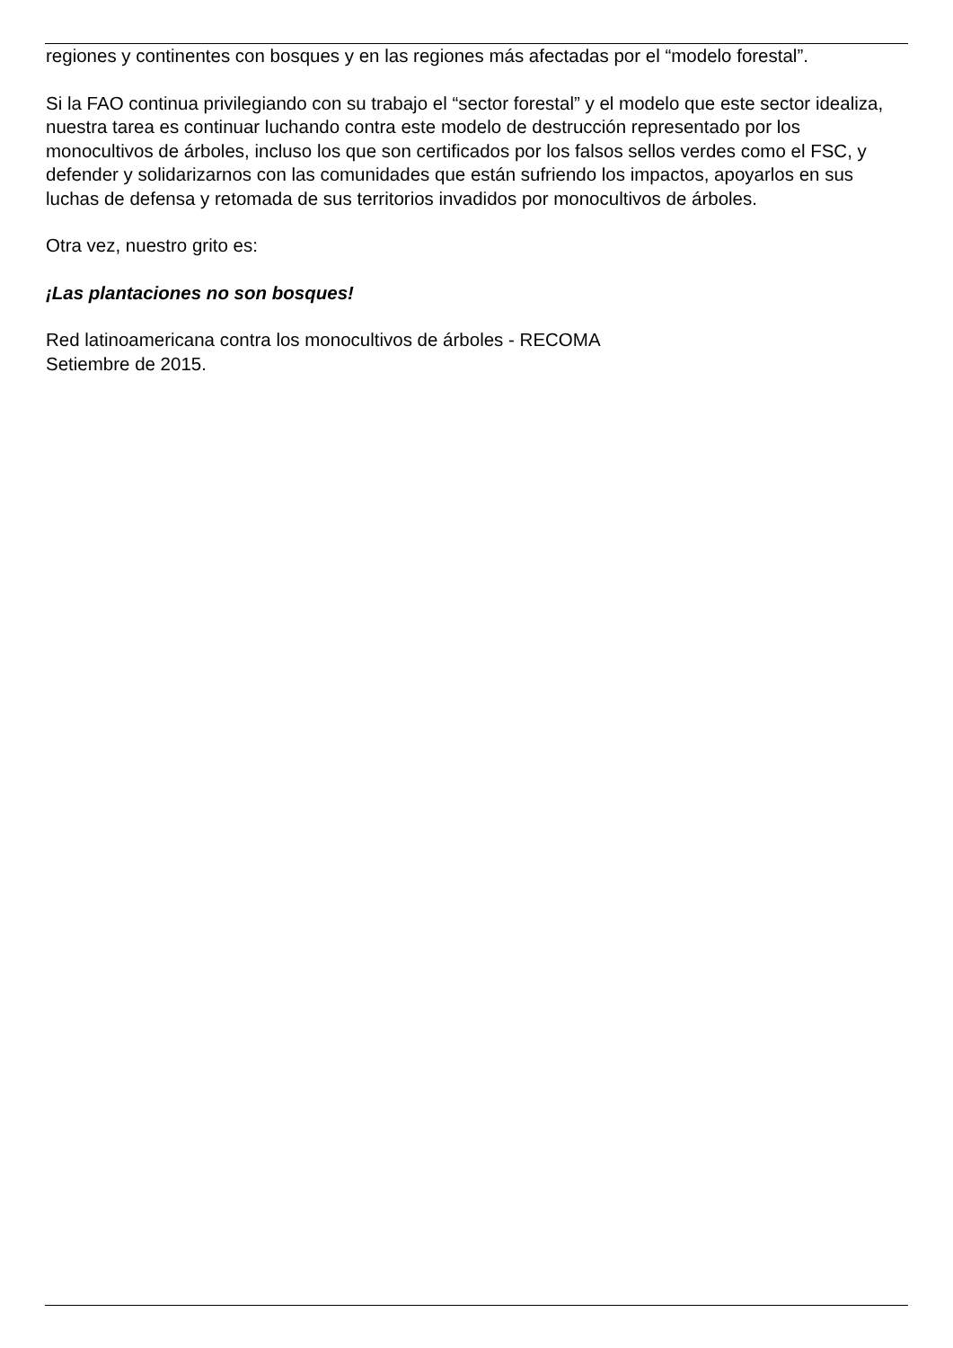regiones y continentes con bosques y en las regiones más afectadas por el “modelo forestal”.
Si la FAO continua privilegiando con su trabajo el “sector forestal” y el modelo que este sector idealiza, nuestra tarea es continuar luchando contra este modelo de destrucción representado por los monocultivos de árboles, incluso los que son certificados por los falsos sellos verdes como el FSC, y defender y solidarizarnos con las comunidades que están sufriendo los impactos, apoyarlos en sus luchas de defensa y retomada de sus territorios invadidos por monocultivos de árboles.
Otra vez, nuestro grito es:
¡Las plantaciones no son bosques!
Red latinoamericana contra los monocultivos de árboles - RECOMA
Setiembre de 2015.